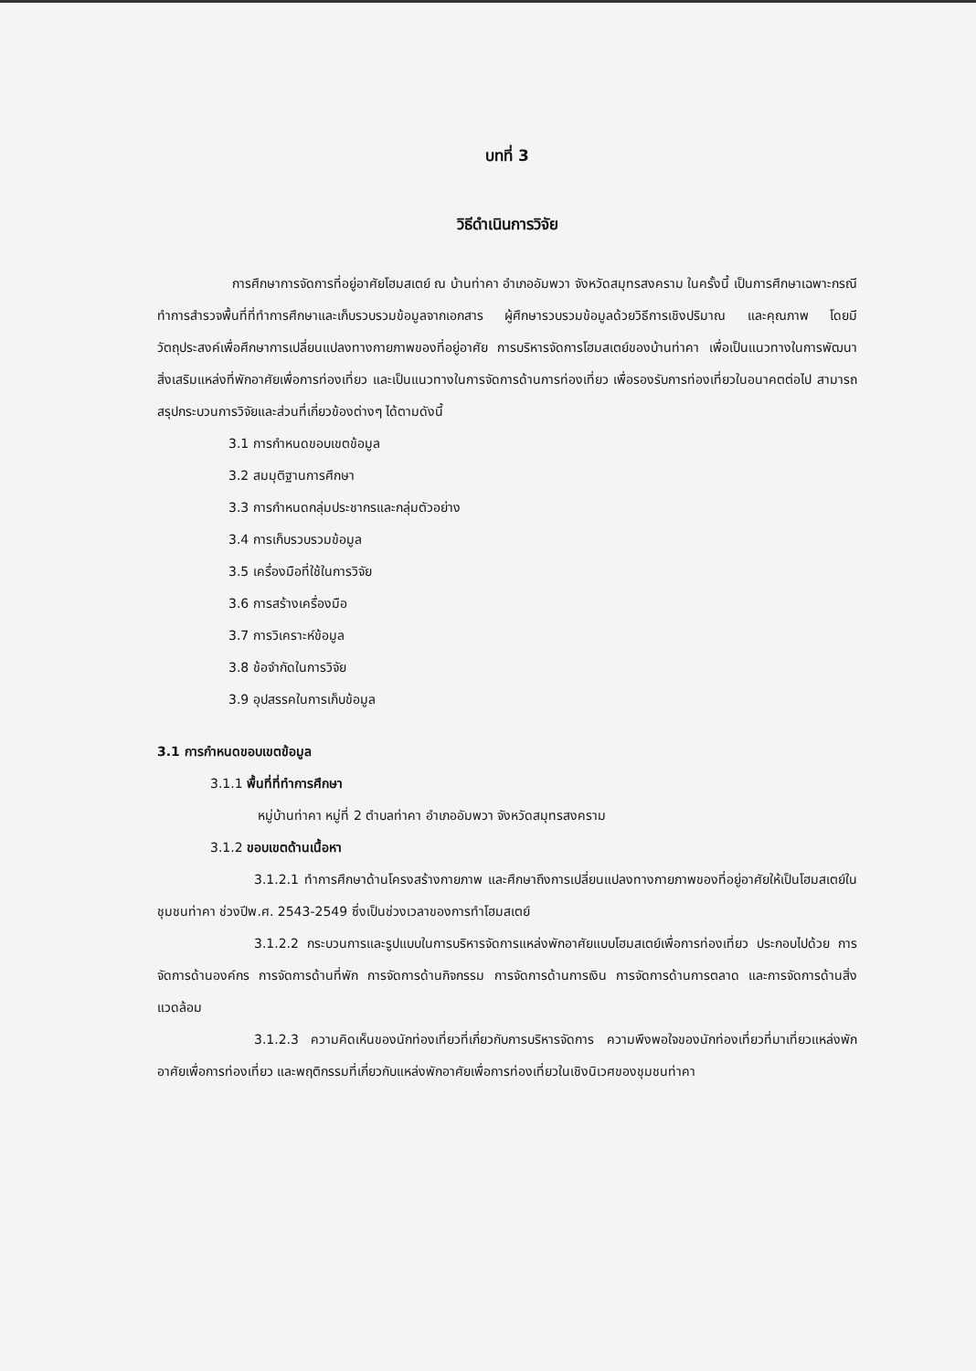บทที่ 3
วิธีดำเนินการวิจัย
การศึกษาการจัดการที่อยู่อาศัยโฮมสเตย์ ณ บ้านท่าคา อำเภออัมพวา จังหวัดสมุทรสงคราม ในครั้งนี้ เป็นการศึกษาเฉพาะกรณี ทำการสำรวจพื้นที่ที่ทำการศึกษาและเก็บรวบรวมข้อมูลจากเอกสาร ผู้ศึกษารวบรวมข้อมูลด้วยวิธีการเชิงปริมาณ และคุณภาพ โดยมีวัตถุประสงค์เพื่อศึกษาการเปลี่ยนแปลงทางกายภาพของที่อยู่อาศัย การบริหารจัดการโฮมสเตย์ของบ้านท่าคา เพื่อเป็นแนวทางในการพัฒนา สิ่งเสริมแหล่งที่พักอาศัยเพื่อการท่องเที่ยว และเป็นแนวทางในการจัดการด้านการท่องเที่ยว เพื่อรองรับการท่องเที่ยวในอนาคตต่อไป สามารถสรุปกระบวนการวิจัยและส่วนที่เกี่ยวข้องต่างๆ ได้ตามดังนี้
3.1 การกำหนดขอบเขตข้อมูล
3.2 สมมุติฐานการศึกษา
3.3 การกำหนดกลุ่มประชากรและกลุ่มตัวอย่าง
3.4 การเก็บรวบรวมข้อมูล
3.5 เครื่องมือที่ใช้ในการวิจัย
3.6 การสร้างเครื่องมือ
3.7 การวิเคราะห์ข้อมูล
3.8 ข้อจำกัดในการวิจัย
3.9 อุปสรรคในการเก็บข้อมูล
3.1 การกำหนดขอบเขตข้อมูล
3.1.1 พื้นที่ที่ทำการศึกษา
หมู่บ้านท่าคา หมู่ที่ 2 ตำบลท่าคา อำเภออัมพวา จังหวัดสมุทรสงคราม
3.1.2 ขอบเขตด้านเนื้อหา
3.1.2.1 ทำการศึกษาด้านโครงสร้างกายภาพ และศึกษาถึงการเปลี่ยนแปลงทางกายภาพของที่อยู่อาศัยให้เป็นโฮมสเตย์ในชุมชนท่าคา ช่วงปีพ.ศ. 2543-2549 ซึ่งเป็นช่วงเวลาของการทำโฮมสเตย์
3.1.2.2 กระบวนการและรูปแบบในการบริหารจัดการแหล่งพักอาศัยแบบโฮมสเตย์เพื่อการท่องเที่ยว ประกอบไปด้วย การจัดการด้านองค์กร การจัดการด้านที่พัก การจัดการด้านกิจกรรม การจัดการด้านการเงิน การจัดการด้านการตลาด และการจัดการด้านสิ่งแวดล้อม
3.1.2.3 ความคิดเห็นของนักท่องเที่ยวที่เกี่ยวกับการบริหารจัดการ ความพึงพอใจของนักท่องเที่ยวที่มาเที่ยวแหล่งพักอาศัยเพื่อการท่องเที่ยว และพฤติกรรมที่เกี่ยวกับแหล่งพักอาศัยเพื่อการท่องเที่ยวในเชิงนิเวศของชุมชนท่าคา